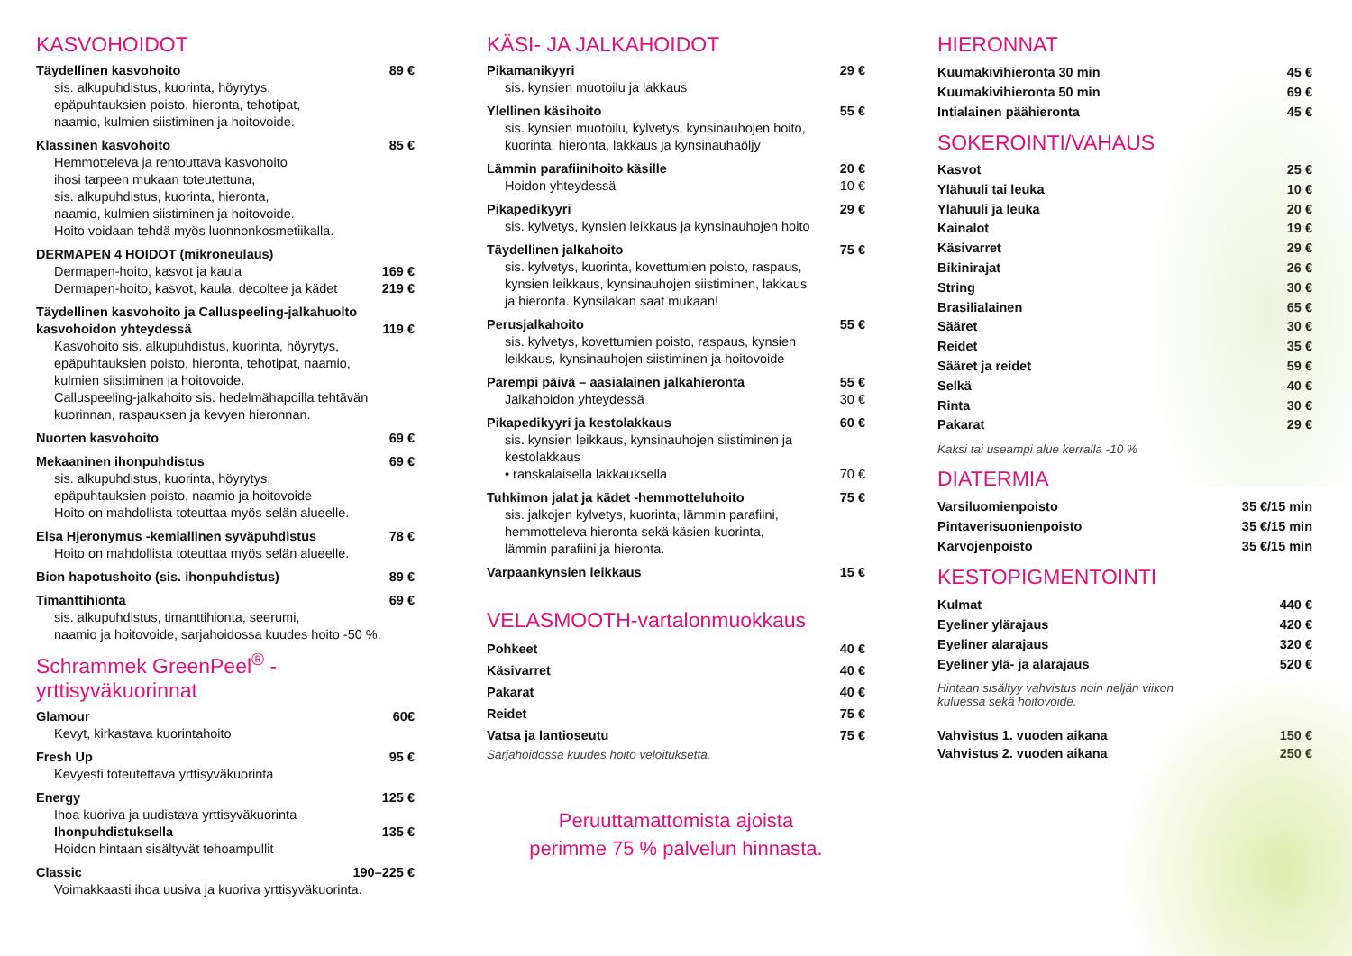KASVOHOIDOT
Täydellinen kasvohoito 89 €
sis. alkupuhdistus, kuorinta, höyrytys,
epäpuhtauksien poisto, hieronta, tehotipat,
naamio, kulmien siistiminen ja hoitovoide.
Klassinen kasvohoito 85 €
Hemmotteleva ja rentouttava kasvohoito
ihosi tarpeen mukaan toteutettuna,
sis. alkupuhdistus, kuorinta, hieronta,
naamio, kulmien siistiminen ja hoitovoide.
Hoito voidaan tehdä myös luonnonkosmetiikalla.
DERMAPEN 4 HOIDOT (mikroneulaus)
Dermapen-hoito, kasvot ja kaula 169 €
Dermapen-hoito, kasvot, kaula, decoltee ja kädet 219 €
Täydellinen kasvohoito ja Calluspeeling-jalkahuolto
kasvohoidon yhteydessä 119 €
Kasvohoito sis. alkupuhdistus, kuorinta, höyrytys,
epäpuhtauksien poisto, hieronta, tehotipat, naamio,
kulmien siistiminen ja hoitovoide.
Calluspeeling-jalkahoito sis. hedelmähapoilla tehtävän
kuorinnan, raspauksen ja kevyen hieronnan.
Nuorten kasvohoito 69 €
Mekaaninen ihonpuhdistus 69 €
sis. alkupuhdistus, kuorinta, höyrytys,
epäpuhtauksien poisto, naamio ja hoitovoide
Hoito on mahdollista toteuttaa myös selän alueelle.
Elsa Hjeronymus -kemiallinen syväpuhdistus 78 €
Hoito on mahdollista toteuttaa myös selän alueelle.
Bion hapotushoito (sis. ihonpuhdistus) 89 €
Timanttihionta 69 €
sis. alkupuhdistus, timanttihionta, seerumi,
naamio ja hoitovoide, sarjahoidossa kuudes hoito -50 %.
Schrammek GreenPeel<sup>®</sup> -yrttisyväkuorinnat
Glamour 60€
Kevyt, kirkastava kuorintahoito
Fresh Up 95 €
Kevyesti toteutettava yrttisyväkuorinta
Energy 125 €
Ihoa kuoriva ja uudistava yrttisyväkuorinta
Ihonpuhdistuksella 135 €
Hoidon hintaan sisältyvät tehoampullit
Classic 190–225 €
Voimakkaasti ihoa uusiva ja kuoriva yrttisyväkuorinta.
KÄSI- JA JALKAHOIDOT
Pikamanikyyri 29 €
sis. kynsien muotoilu ja lakkaus
Ylellinen käsihoito 55 €
sis. kynsien muotoilu, kylvetys, kynsinauhojen hoito,
kuorinta, hieronta, lakkaus ja kynsinauhaöljy
Lämmin parafiinihoito käsille 20 €
Hoidon yhteydessä 10 €
Pikapedikyyri 29 €
sis. kylvetys, kynsien leikkaus ja kynsinauhojen hoito
Täydellinen jalkahoito 75 €
sis. kylvetys, kuorinta, kovettumien poisto, raspaus,
kynsien leikkaus, kynsinauhojen siistiminen, lakkaus
ja hieronta. Kynsilakan saat mukaan!
Perusjalkahoito 55 €
sis. kylvetys, kovettumien poisto, raspaus, kynsien
leikkaus, kynsinauhojen siistiminen ja hoitovoide
Parempi päivä – aasialainen jalkahieronta 55 €
Jalkahoidon yhteydessä 30 €
Pikapedikyyri ja kestolakkaus 60 €
sis. kynsien leikkaus, kynsinauhojen siistiminen ja
kestolakkaus
• ranskalaisella lakkauksella 70 €
Tuhkimon jalat ja kädet -hemmotteluhoito 75 €
sis. jalkojen kylvetys, kuorinta, lämmin parafiini,
hemmotteleva hieronta sekä käsien kuorinta,
lämmin parafiini ja hieronta.
Varpaankynsien leikkaus 15 €
VELASMOOTH-vartalonmuokkaus
Pohkeet 40 €
Käsivarret 40 €
Pakarat 40 €
Reidet 75 €
Vatsa ja lantioseutu 75 €
Sarjahoidossa kuudes hoito veloituksetta.
Peruuttamattomista ajoista
perimme 75 % palvelun hinnasta.
HIERONNAT
Kuumakivihieronta 30 min 45 €
Kuumakivihieronta 50 min 69 €
Intialainen päähieronta 45 €
SOKEROINTI/VAHAUS
Kasvot 25 €
Ylähuuli tai leuka 10 €
Ylähuuli ja leuka 20 €
Kainalot 19 €
Käsivarret 29 €
Bikinirajat 26 €
String 30 €
Brasilialainen 65 €
Sääret 30 €
Reidet 35 €
Sääret ja reidet 59 €
Selkä 40 €
Rinta 30 €
Pakarat 29 €
Kaksi tai useampi alue kerralla -10 %
DIATERMIA
Varsiluomienpoisto 35 €/15 min
Pintaverisuonienpoisto 35 €/15 min
Karvojenpoisto 35 €/15 min
KESTOPIGMENTOINTI
Kulmat 440 €
Eyeliner ylärajaus 420 €
Eyeliner alarajaus 320 €
Eyeliner ylä- ja alarajaus 520 €
Hintaan sisältyy vahvistus noin neljän viikon
kuluessa sekä hoitovoide.
Vahvistus 1. vuoden aikana 150 €
Vahvistus 2. vuoden aikana 250 €